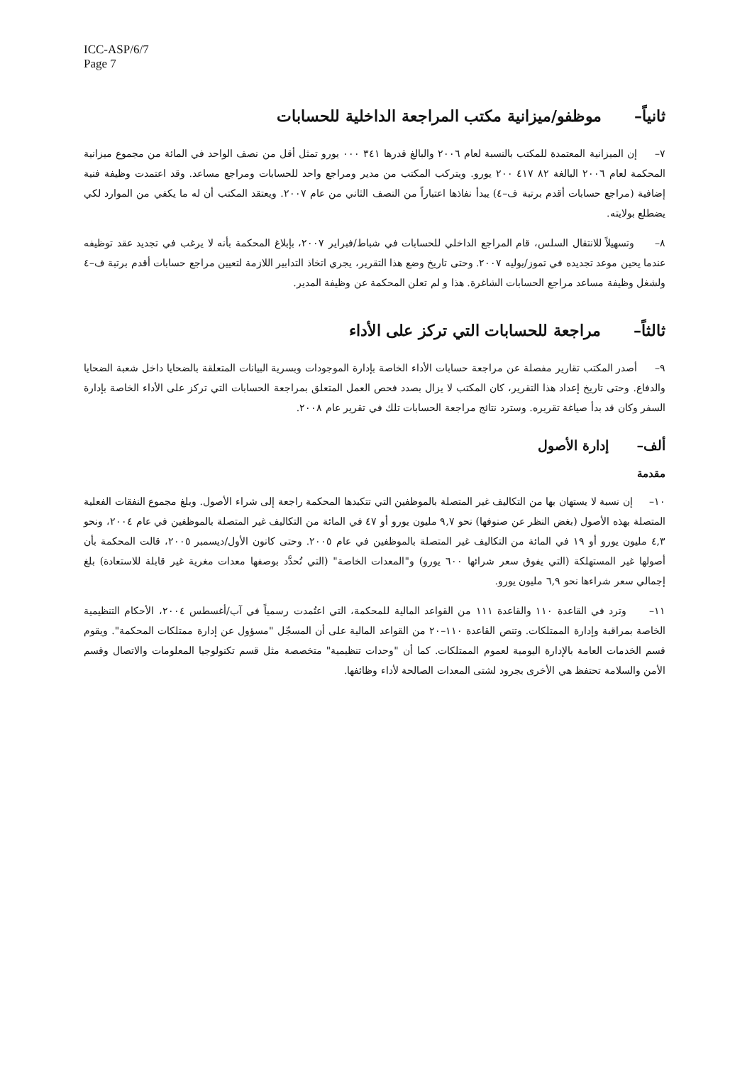ICC-ASP/6/7
Page 7
ثانياً– موظفو/ميزانية مكتب المراجعة الداخلية للحسابات
٧– إن الميزانية المعتمدة للمكتب بالنسبة لعام ٢٠٠٦ والبالغ قدرها ٣٤١ ٠٠٠ يورو تمثل أقل من نصف الواحد في المائة من مجموع ميزانية المحكمة لعام ٢٠٠٦ البالغة ٨٢ ٤١٧ ٢٠٠ يورو. ويتركب المكتب من مدير ومراجع واحد للحسابات ومراجع مساعد. وقد اعتمدت وظيفة فنية إضافية (مراجع حسابات أقدم برتبة ف–٤) يبدأ نفاذها اعتباراً من النصف الثاني من عام ٢٠٠٧. ويعتقد المكتب أن له ما يكفي من الموارد لكي يضطلع بولايته.
٨– وتسهيلاً للانتقال السلس، قام المراجع الداخلي للحسابات في شباط/فبراير ٢٠٠٧، بإبلاغ المحكمة بأنه لا يرغب في تجديد عقد توظيفه عندما يحين موعد تجديده في تموز/يوليه ٢٠٠٧. وحتى تاريخ وضع هذا التقرير، يجري اتخاذ التدابير اللازمة لتعيين مراجع حسابات أقدم برتبة ف–٤ ولشغل وظيفة مساعد مراجع الحسابات الشاغرة. هذا و لم تعلن المحكمة عن وظيفة المدير.
ثالثاً– مراجعة للحسابات التي تركز على الأداء
٩– أصدر المكتب تقارير مفصلة عن مراجعة حسابات الأداء الخاصة بإدارة الموجودات وبسرية البيانات المتعلقة بالضحايا داخل شعبة الضحايا والدفاع. وحتى تاريخ إعداد هذا التقرير، كان المكتب لا يزال بصدد فحص العمل المتعلق بمراجعة الحسابات التي تركز على الأداء الخاصة بإدارة السفر وكان قد بدأ صياغة تقريره. وسترد نتائج مراجعة الحسابات تلك في تقرير عام ٢٠٠٨.
ألف– إدارة الأصول
مقدمة
١٠– إن نسبة لا يستهان بها من التكاليف غير المتصلة بالموظفين التي تتكبدها المحكمة راجعة إلى شراء الأصول. وبلغ مجموع النفقات الفعلية المتصلة بهذه الأصول (بغض النظر عن صنوفها) نحو ٩,٧ مليون يورو أو ٤٧ في المائة من التكاليف غير المتصلة بالموظفين في عام ٢٠٠٤، ونحو ٤,٣ مليون يورو أو ١٩ في المائة من التكاليف غير المتصلة بالموظفين في عام ٢٠٠٥. وحتى كانون الأول/ديسمبر ٢٠٠٥، قالت المحكمة بأن أصولها غير المستهلكة (التي يفوق سعر شرائها ٦٠٠ يورو) و"المعدات الخاصة" (التي تُحدَّد بوصفها معدات مغرية غير قابلة للاستعادة) بلغ إجمالي سعر شراءها نحو ٦,٩ مليون يورو.
١١– وترد في القاعدة ١١٠ والقاعدة ١١١ من القواعد المالية للمحكمة، التي اعتُمدت رسمياً في آب/أغسطس ٢٠٠٤، الأحكام التنظيمية الخاصة بمراقبة وإدارة الممتلكات. وتنص القاعدة ١١٠–٢٠ من القواعد المالية على أن المسجّل "مسؤول عن إدارة ممتلكات المحكمة". ويقوم قسم الخدمات العامة بالإدارة اليومية لعموم الممتلكات. كما أن "وحدات تنظيمية" متخصصة مثل قسم تكنولوجيا المعلومات والاتصال وقسم الأمن والسلامة تحتفظ هي الأخرى بجرود لشتى المعدات الصالحة لأداء وظائفها.